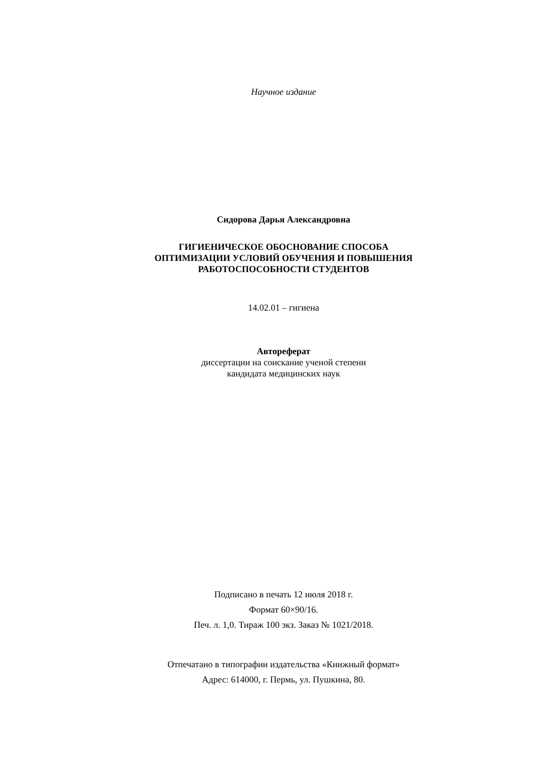Научное издание
Сидорова Дарья Александровна
ГИГИЕНИЧЕСКОЕ ОБОСНОВАНИЕ СПОСОБА
ОПТИМИЗАЦИИ УСЛОВИЙ ОБУЧЕНИЯ И ПОВЫШЕНИЯ
РАБОТОСПОСОБНОСТИ СТУДЕНТОВ
14.02.01 – гигиена
Автореферат
диссертации на соискание ученой степени
кандидата медицинских наук
Подписано в печать 12 июля 2018 г.
Формат 60×90/16.
Печ. л. 1,0. Тираж 100 экз. Заказ № 1021/2018.
Отпечатано в типографии издательства «Книжный формат»
Адрес: 614000, г. Пермь, ул. Пушкина, 80.